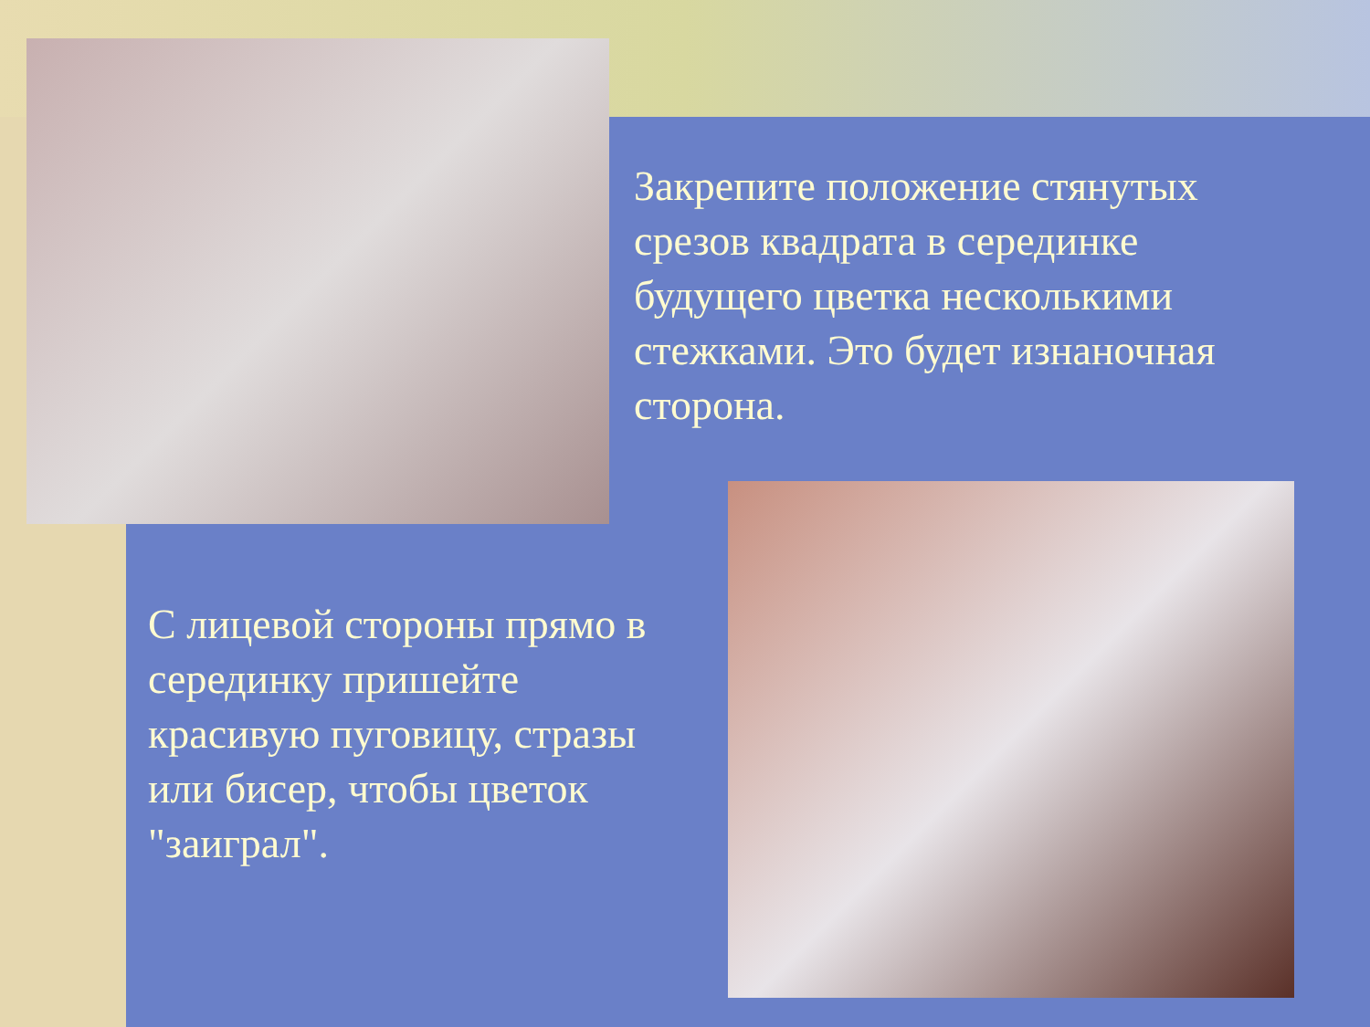Закрепите положение стянутых срезов квадрата в серединке будущего цветка несколькими стежками. Это будет изнаночная сторона.
С лицевой стороны прямо в серединку пришейте красивую пуговицу, стразы или бисер, чтобы цветок "заиграл".